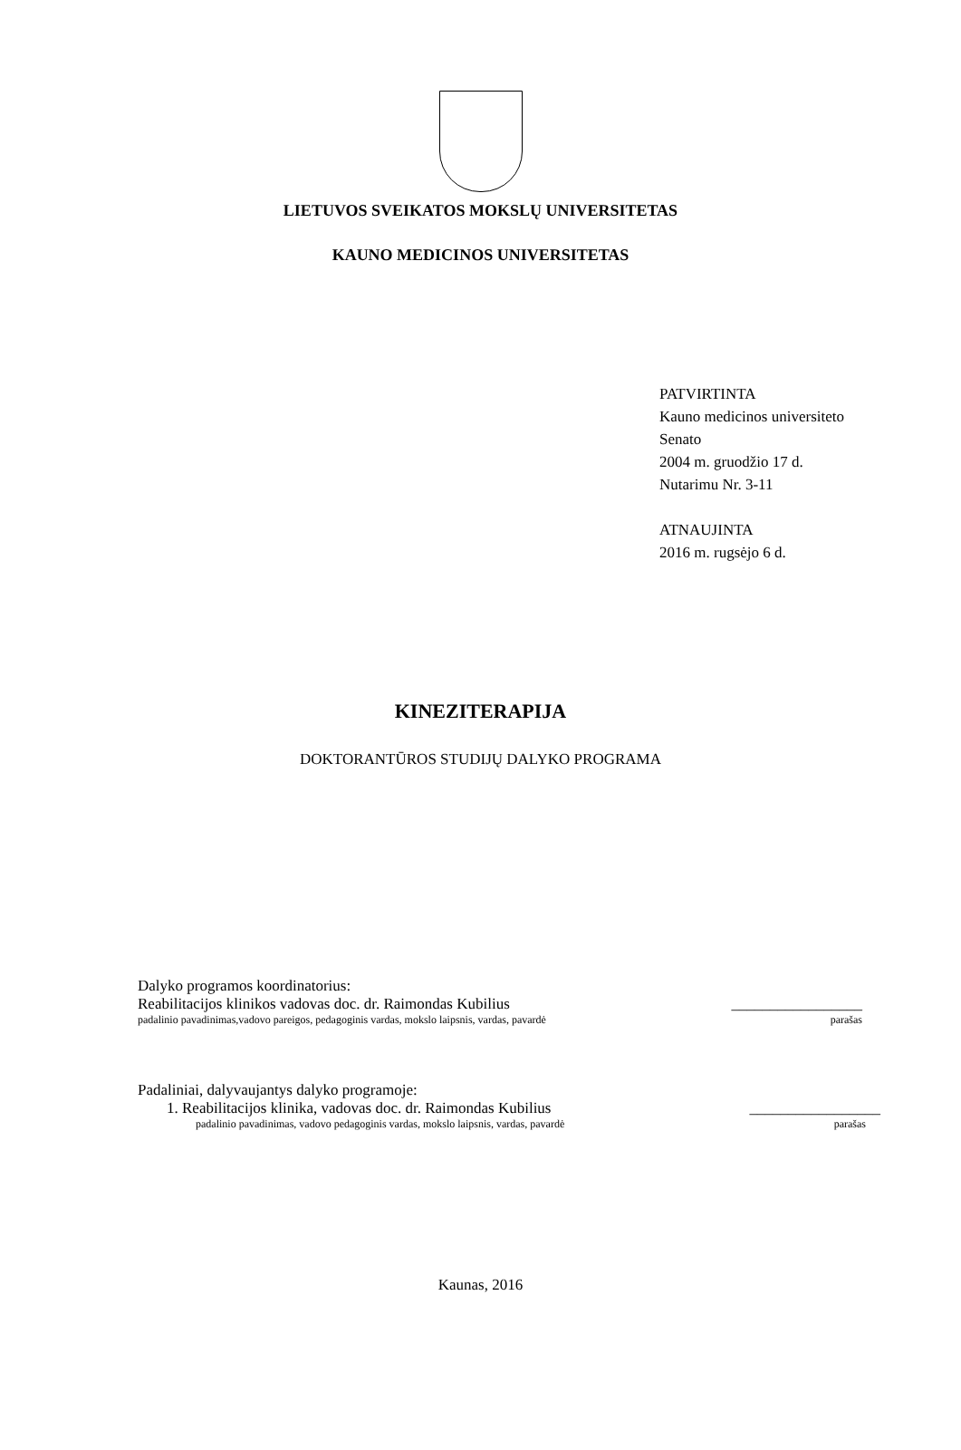LIETUVOS SVEIKATOS MOKSLŲ UNIVERSITETAS
KAUNO MEDICINOS UNIVERSITETAS
PATVIRTINTA
Kauno medicinos universiteto
Senato
2004 m. gruodžio 17 d.
Nutarimu Nr. 3-11
ATNAUJINTA
2016 m. rugsėjo 6 d.
KINEZITERAPIJA
DOKTORANTŪROS STUDIJŲ DALYKO PROGRAMA
Dalyko programos koordinatorius:
Reabilitacijos klinikos vadovas doc. dr. Raimondas Kubilius _________________
padalinio pavadinimas,vadovo pareigos, pedagoginis vardas, mokslo laipsnis, vardas, pavardė parašas
Padaliniai, dalyvaujantys dalyko programoje:
1. Reabilitacijos klinika, vadovas doc. dr. Raimondas Kubilius _________________
padalinio pavadinimas, vadovo pedagoginis vardas, mokslo laipsnis, vardas, pavardė parašas
Kaunas, 2016